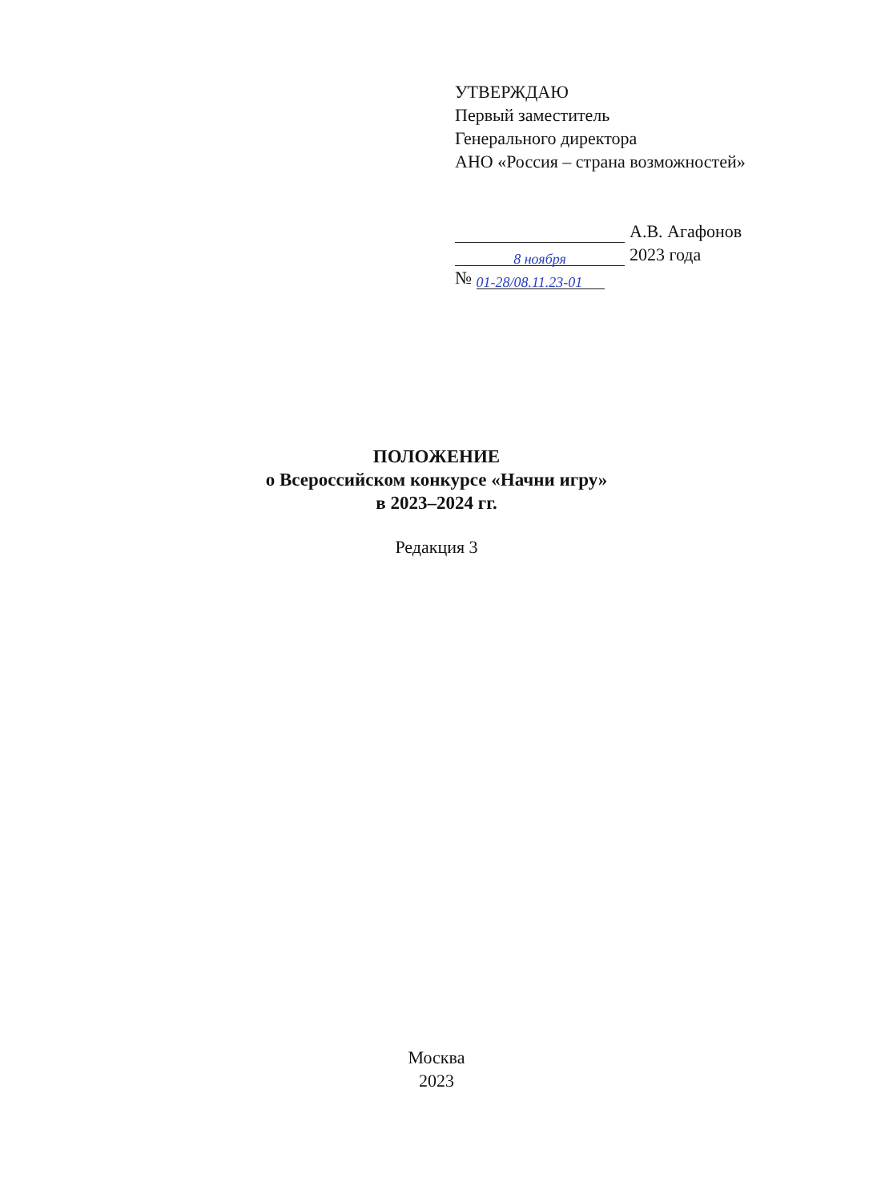УТВЕРЖДАЮ
Первый заместитель
Генерального директора
АНО «Россия – страна возможностей»
А.В. Агафонов
8 ноября 2023 года
№ 01-28/08.11.23-01
ПОЛОЖЕНИЕ
о Всероссийском конкурсе «Начни игру»
в 2023–2024 гг.
Редакция 3
Москва
2023